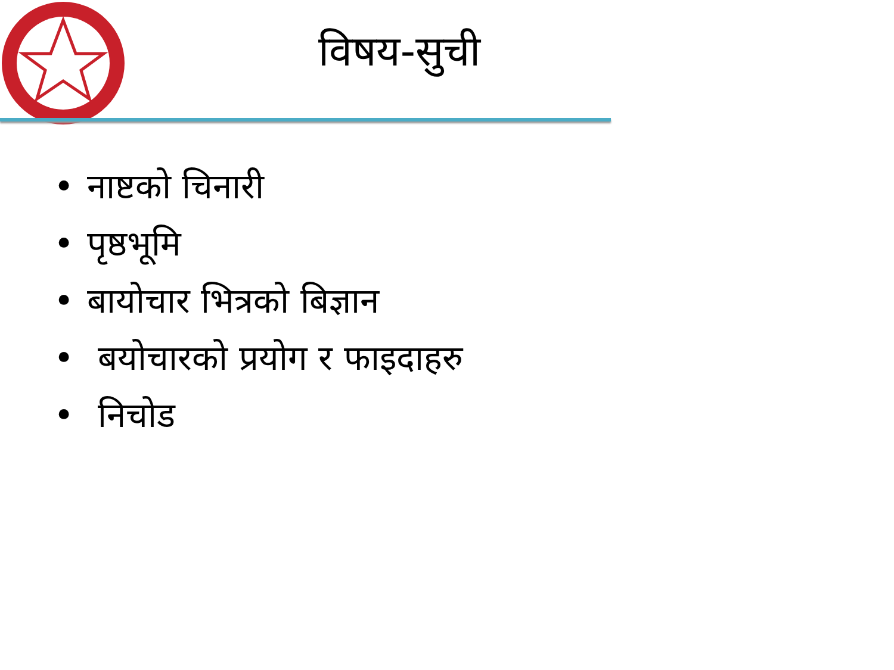विषय-सुची
• नाष्टको चिनारी
• पृष्ठभूमि
• बायोचार भित्रको बिज्ञान
• बयोचारको प्रयोग र फाइदाहरु
• निचोड